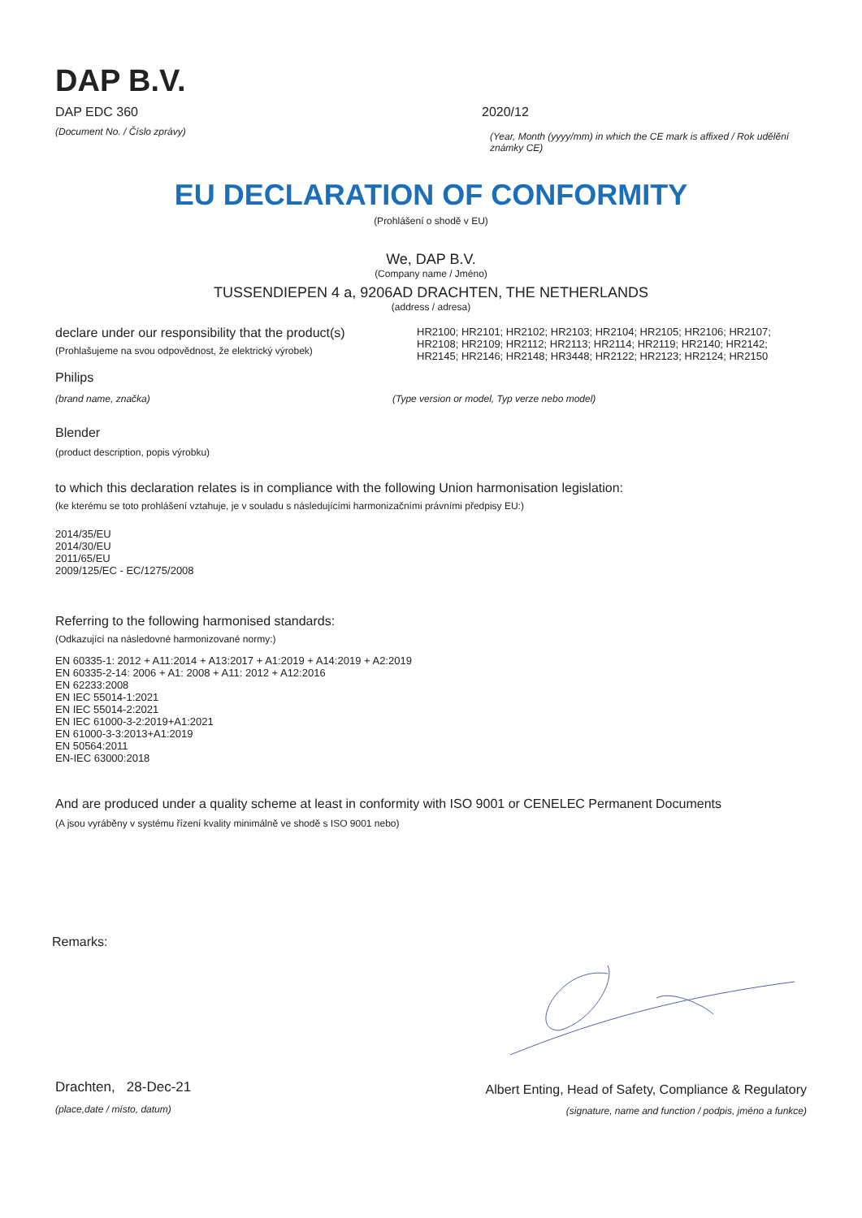DAP B.V.
DAP EDC 360 2020/12
(Document No. / Číslo zprávy)
(Year, Month (yyyy/mm) in which the CE mark is affixed / Rok udělění známky CE)
EU DECLARATION OF CONFORMITY
(Prohlášení o shodě v EU)
We, DAP B.V.
(Company name / Jméno)
TUSSENDIEPEN 4 a, 9206AD DRACHTEN, THE NETHERLANDS
(address / adresa)
declare under our responsibility that the product(s)
(Prohlašujeme na svou odpovědnost, že elektrický výrobek)
HR2100; HR2101; HR2102; HR2103; HR2104; HR2105; HR2106; HR2107; HR2108; HR2109; HR2112; HR2113; HR2114; HR2119; HR2140; HR2142; HR2145; HR2146; HR2148; HR3448; HR2122; HR2123; HR2124; HR2150
Philips
(brand name, značka) (Type version or model, Typ verze nebo model)
Blender
(product description, popis výrobku)
to which this declaration relates is in compliance with the following Union harmonisation legislation:
(ke kterému se toto prohlášení vztahuje, je v souladu s následujícími harmonizačními právními předpisy EU:)
2014/35/EU
2014/30/EU
2011/65/EU
2009/125/EC - EC/1275/2008
Referring to the following harmonised standards:
(Odkazující na následovné harmonizované normy:)
EN 60335-1: 2012 + A11:2014 + A13:2017 + A1:2019 + A14:2019 + A2:2019
EN 60335-2-14: 2006 + A1: 2008 + A11: 2012 + A12:2016
EN 62233:2008
EN IEC 55014-1:2021
EN IEC 55014-2:2021
EN IEC 61000-3-2:2019+A1:2021
EN 61000-3-3:2013+A1:2019
EN 50564:2011
EN-IEC 63000:2018
And are produced under a quality scheme at least in conformity with ISO 9001 or CENELEC Permanent Documents
(A jsou vyráběny v systému řízení kvality minimálně ve shodě s ISO 9001 nebo)
Remarks:
Drachten, 28-Dec-21
(place,date / místo, datum)
Albert Enting, Head of Safety, Compliance & Regulatory
(signature, name and function / podpis, jméno a funkce)